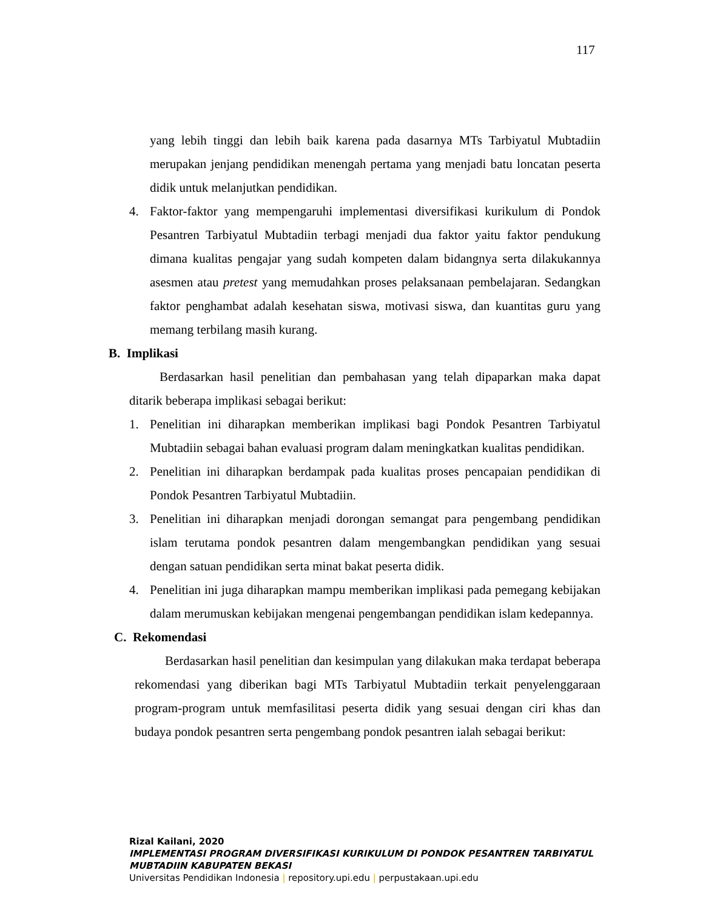117
yang lebih tinggi dan lebih baik karena pada dasarnya MTs Tarbiyatul Mubtadiin merupakan jenjang pendidikan menengah pertama yang menjadi batu loncatan peserta didik untuk melanjutkan pendidikan.
4. Faktor-faktor yang mempengaruhi implementasi diversifikasi kurikulum di Pondok Pesantren Tarbiyatul Mubtadiin terbagi menjadi dua faktor yaitu faktor pendukung dimana kualitas pengajar yang sudah kompeten dalam bidangnya serta dilakukannya asesmen atau pretest yang memudahkan proses pelaksanaan pembelajaran. Sedangkan faktor penghambat adalah kesehatan siswa, motivasi siswa, dan kuantitas guru yang memang terbilang masih kurang.
B. Implikasi
Berdasarkan hasil penelitian dan pembahasan yang telah dipaparkan maka dapat ditarik beberapa implikasi sebagai berikut:
1. Penelitian ini diharapkan memberikan implikasi bagi Pondok Pesantren Tarbiyatul Mubtadiin sebagai bahan evaluasi program dalam meningkatkan kualitas pendidikan.
2. Penelitian ini diharapkan berdampak pada kualitas proses pencapaian pendidikan di Pondok Pesantren Tarbiyatul Mubtadiin.
3. Penelitian ini diharapkan menjadi dorongan semangat para pengembang pendidikan islam terutama pondok pesantren dalam mengembangkan pendidikan yang sesuai dengan satuan pendidikan serta minat bakat peserta didik.
4. Penelitian ini juga diharapkan mampu memberikan implikasi pada pemegang kebijakan dalam merumuskan kebijakan mengenai pengembangan pendidikan islam kedepannya.
C. Rekomendasi
Berdasarkan hasil penelitian dan kesimpulan yang dilakukan maka terdapat beberapa rekomendasi yang diberikan bagi MTs Tarbiyatul Mubtadiin terkait penyelenggaraan program-program untuk memfasilitasi peserta didik yang sesuai dengan ciri khas dan budaya pondok pesantren serta pengembang pondok pesantren ialah sebagai berikut:
Rizal Kailani, 2020
IMPLEMENTASI PROGRAM DIVERSIFIKASI KURIKULUM DI PONDOK PESANTREN TARBIYATUL
MUBTADIIN KABUPATEN BEKASI
Universitas Pendidikan Indonesia | repository.upi.edu | perpustakaan.upi.edu